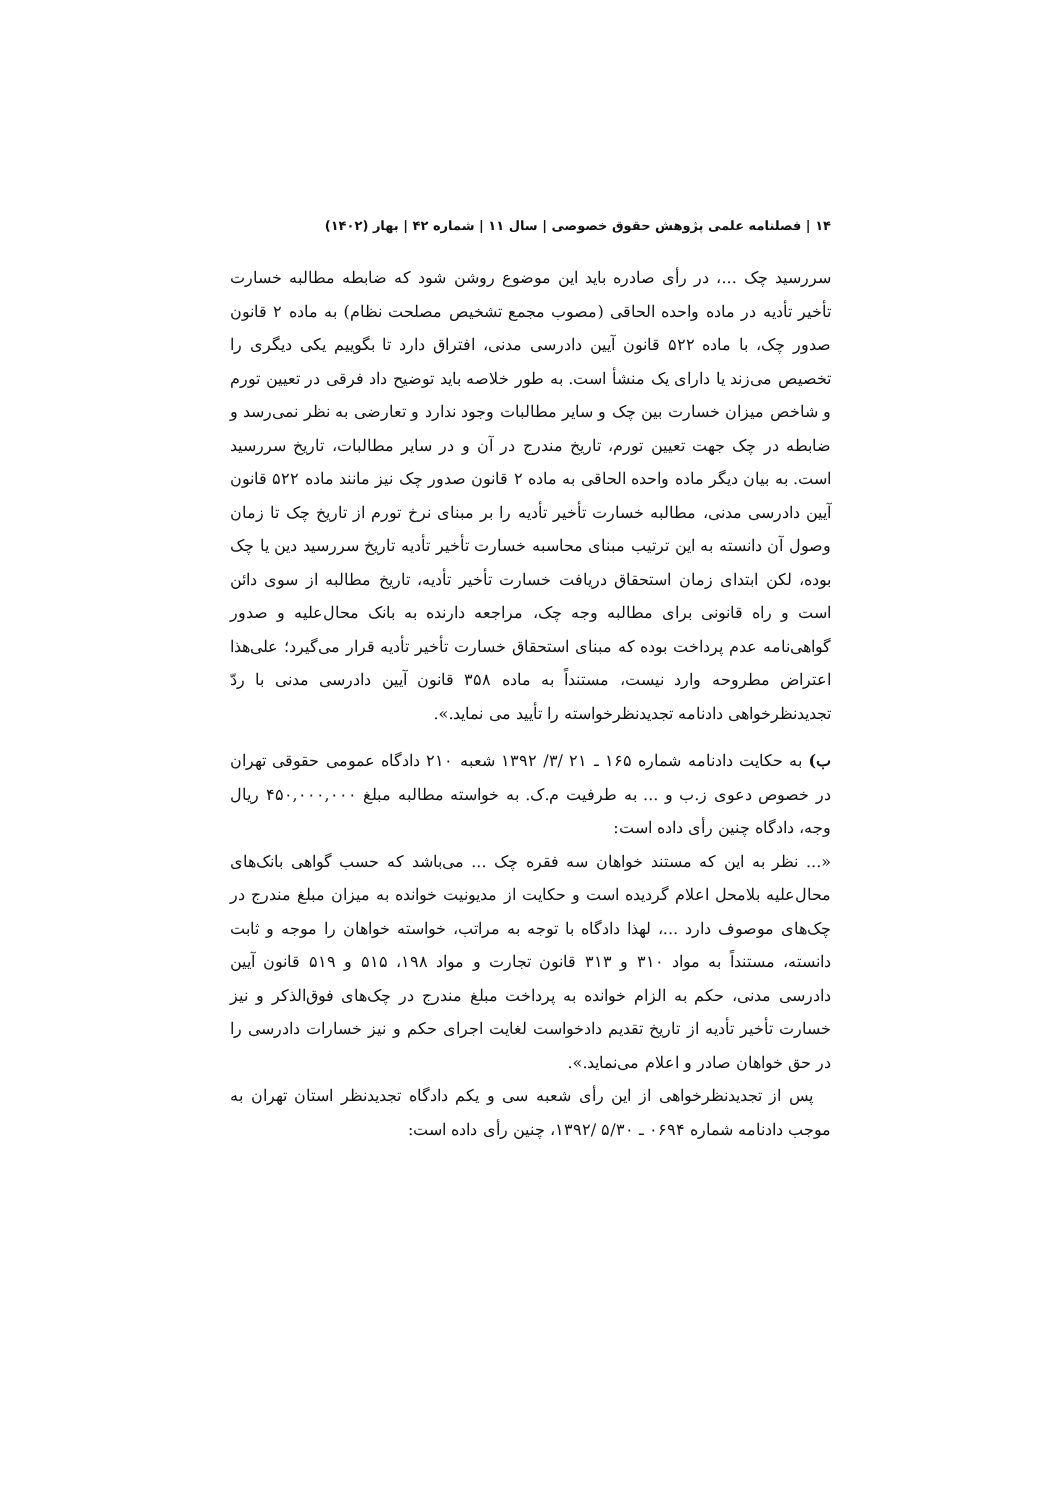۱۴ | فصلنامه علمی پژوهش حقوق خصوصی | سال ۱۱ | شماره ۴۲ | بهار (۱۴۰۲)
سررسید چک ...، در رأی صادره باید این موضوع روشن شود که ضابطه مطالبه خسارت تأخیر تأدیه در ماده واحده الحاقی (مصوب مجمع تشخیص مصلحت نظام) به ماده ۲ قانون صدور چک، با ماده ۵۲۲ قانون آیین دادرسی مدنی، افتراق دارد تا بگوییم یکی دیگری را تخصیص می‌زند یا دارای یک منشأ است. به طور خلاصه باید توضیح داد فرقی در تعیین تورم و شاخص میزان خسارت بین چک و سایر مطالبات وجود ندارد و تعارضی به نظر نمی‌رسد و ضابطه در چک جهت تعیین تورم، تاریخ مندرج در آن و در سایر مطالبات، تاریخ سررسید است. به بیان دیگر ماده واحده الحاقی به ماده ۲ قانون صدور چک نیز مانند ماده ۵۲۲ قانون آیین دادرسی مدنی، مطالبه خسارت تأخیر تأدیه را بر مبنای نرخ تورم از تاریخ چک تا زمان وصول آن دانسته به این ترتیب مبنای محاسبه خسارت تأخیر تأدیه تاریخ سررسید دین یا چک بوده، لکن ابتدای زمان استحقاق دریافت خسارت تأخیر تأدیه، تاریخ مطالبه از سوی دائن است و راه قانونی برای مطالبه وجه چک، مراجعه دارنده به بانک محال‌علیه و صدور گواهی‌نامه عدم پرداخت بوده که مبنای استحقاق خسارت تأخیر تأدیه قرار می‌گیرد؛ علی‌هذا اعتراض مطروحه وارد نیست، مستنداً به ماده ۳۵۸ قانون آیین دادرسی مدنی با ردّ تجدیدنظرخواهی دادنامه تجدیدنظرخواسته را تأیید می نماید.».
ب) به حکایت دادنامه شماره ۱۶۵ ـ ۲۱ /۳/ ۱۳۹۲ شعبه ۲۱۰ دادگاه عمومی حقوقی تهران در خصوص دعوی ز.ب و ... به طرفیت م.ک. به خواسته مطالبه مبلغ ۴۵۰,۰۰۰,۰۰۰ ریال وجه، دادگاه چنین رأی داده است:
«... نظر به این که مستند خواهان سه فقره چک ... می‌باشد که حسب گواهی بانک‌های محال‌علیه بلامحل اعلام گردیده است و حکایت از مدیونیت خوانده به میزان مبلغ مندرج در چک‌های موصوف دارد ...، لهذا دادگاه با توجه به مراتب، خواسته خواهان را موجه و ثابت دانسته، مستنداً به مواد ۳۱۰ و ۳۱۳ قانون تجارت و مواد ۱۹۸، ۵۱۵ و ۵۱۹ قانون آیین دادرسی مدنی، حکم به الزام خوانده به پرداخت مبلغ مندرج در چک‌های فوق‌الذکر و نیز خسارت تأخیر تأدیه از تاریخ تقدیم دادخواست لغایت اجرای حکم و نیز خسارات دادرسی را در حق خواهان صادر و اعلام می‌نماید.».
پس از تجدیدنظرخواهی از این رأی شعبه سی و یکم دادگاه تجدیدنظر استان تهران به موجب دادنامه شماره ۰۶۹۴ ـ ۵/۳۰ /۱۳۹۲، چنین رأی داده است: